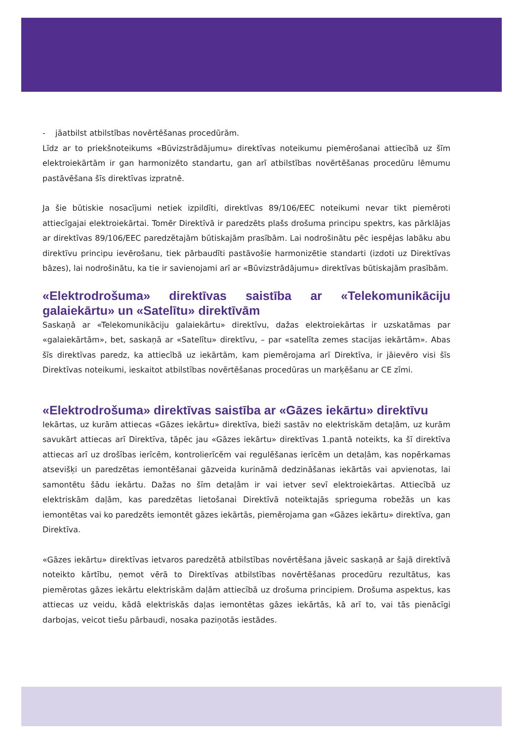- jāatbilst atbilstības novērtēšanas procedūrām.
Līdz ar to priekšnoteikums «Būvizstrādājumu» direktīvas noteikumu piemērošanai attiecībā uz šīm elektroiekārtām ir gan harmonizēto standartu, gan arī atbilstības novērtēšanas procedūru lēmumu pastāvēšana šīs direktīvas izpratnē.
Ja šie būtiskie nosacījumi netiek izpildīti, direktīvas 89/106/EEC noteikumi nevar tikt piemēroti attiecīgajai elektroiekārtai. Tomēr Direktīvā ir paredzēts plašs drošuma principu spektrs, kas pārklājas ar direktīvas 89/106/EEC paredzētajām būtiskajām prasībām. Lai nodrošinātu pēc iespējas labāku abu direktīvu principu ievērošanu, tiek pārbaudīti pastāvošie harmonizētie standarti (izdoti uz Direktīvas bāzes), lai nodrošinātu, ka tie ir savienojami arī ar «Būvizstrādājumu» direktīvas būtiskajām prasībām.
«Elektrodrošuma» direktīvas saistība ar «Telekomunikāciju galaiekārtu» un «Satelītu» direktīvām
Saskaņā ar «Telekomunikāciju galaiekārtu» direktīvu, dažas elektroiekārtas ir uzskatāmas par «galaiekārtām», bet, saskaņā ar «Satelītu» direktīvu, – par «satelīta zemes stacijas iekārtām». Abas šīs direktīvas paredz, ka attiecībā uz iekārtām, kam piemērojama arī Direktīva, ir jāievēro visi šīs Direktīvas noteikumi, ieskaitot atbilstības novērtēšanas procedūras un marķēšanu ar CE zīmi.
«Elektrodrošuma» direktīvas saistība ar «Gāzes iekārtu» direktīvu
Iekārtas, uz kurām attiecas «Gāzes iekārtu» direktīva, bieži sastāv no elektriskām detaļām, uz kurām savukārt attiecas arī Direktīva, tāpēc jau «Gāzes iekārtu» direktīvas 1.pantā noteikts, ka šī direktīva attiecas arī uz drošības ierīcēm, kontrolierīcēm vai regulēšanas ierīcēm un detaļām, kas nopērkamas atsevišķi un paredzētas iemontēšanai gāzveida kurināmā dedzināšanas iekārtās vai apvienotas, lai samontētu šādu iekārtu. Dažas no šīm detaļām ir vai ietver sevī elektroiekārtas. Attiecībā uz elektriskām daļām, kas paredzētas lietošanai Direktīvā noteiktajās sprieguma robežās un kas iemontētas vai ko paredzēts iemontēt gāzes iekārtās, piemērojama gan «Gāzes iekārtu» direktīva, gan Direktīva.
«Gāzes iekārtu» direktīvas ietvaros paredzētā atbilstības novērtēšana jāveic saskaņā ar šajā direktīvā noteikto kārtību, ņemot vērā to Direktīvas atbilstības novērtēšanas procedūru rezultātus, kas piemērotas gāzes iekārtu elektriskām daļām attiecībā uz drošuma principiem. Drošuma aspektus, kas attiecas uz veidu, kādā elektriskās daļas iemontētas gāzes iekārtās, kā arī to, vai tās pienācīgi darbojas, veicot tiešu pārbaudi, nosaka paziņotās iestādes.